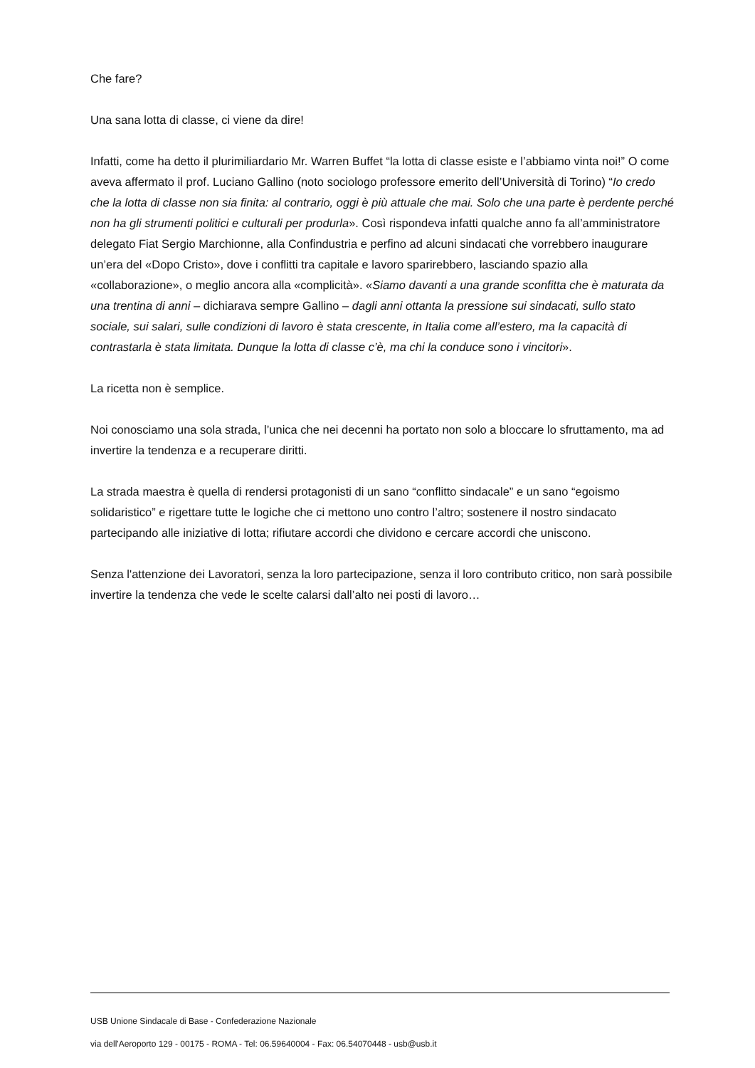Che fare?
Una sana lotta di classe, ci viene da dire!
Infatti, come ha detto il plurimiliardario Mr. Warren Buffet “la lotta di classe esiste e l’abbiamo vinta noi!” O come aveva affermato il prof. Luciano Gallino (noto sociologo professore emerito dell’Università di Torino) “Io credo che la lotta di classe non sia finita: al contrario, oggi è più attuale che mai. Solo che una parte è perdente perché non ha gli strumenti politici e culturali per produrla». Così rispondeva infatti qualche anno fa all’amministratore delegato Fiat Sergio Marchionne, alla Confindustria e perfino ad alcuni sindacati che vorrebbero inaugurare un’era del «Dopo Cristo», dove i conflitti tra capitale e lavoro sparirebbero, lasciando spazio alla «collaborazione», o meglio ancora alla «complicità». «Siamo davanti a una grande sconfitta che è maturata da una trentina di anni – dichiarava sempre Gallino – dagli anni ottanta la pressione sui sindacati, sullo stato sociale, sui salari, sulle condizioni di lavoro è stata crescente, in Italia come all’estero, ma la capacità di contrastarla è stata limitata. Dunque la lotta di classe c’è, ma chi la conduce sono i vincitori».
La ricetta non è semplice.
Noi conosciamo una sola strada, l’unica che nei decenni ha portato non solo a bloccare lo sfruttamento, ma ad invertire la tendenza e a recuperare diritti.
La strada maestra è quella di rendersi protagonisti di un sano “conflitto sindacale” e un sano “egoismo solidaristico” e rigettare tutte le logiche che ci mettono uno contro l’altro; sostenere il nostro sindacato partecipando alle iniziative di lotta; rifiutare accordi che dividono e cercare accordi che uniscono.
Senza l'attenzione dei Lavoratori, senza la loro partecipazione, senza il loro contributo critico, non sarà possibile invertire la tendenza che vede le scelte calarsi dall’alto nei posti di lavoro…
USB Unione Sindacale di Base - Confederazione Nazionale
via dell'Aeroporto 129 - 00175 - ROMA - Tel: 06.59640004 - Fax: 06.54070448 - usb@usb.it